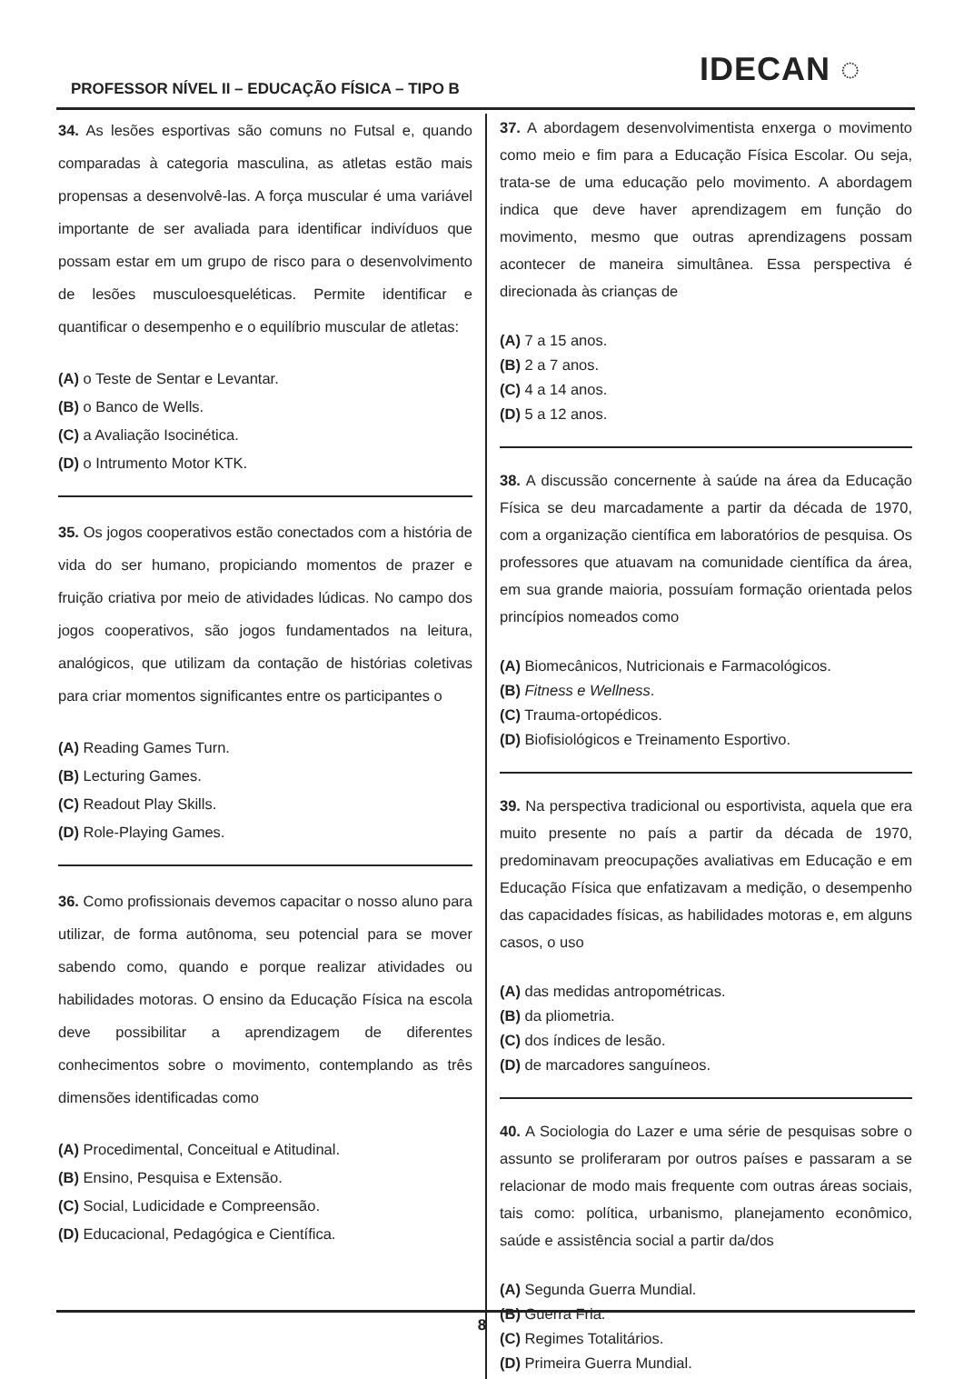PROFESSOR NÍVEL II – EDUCAÇÃO FÍSICA – TIPO B
IDECAN ◌
34. As lesões esportivas são comuns no Futsal e, quando comparadas à categoria masculina, as atletas estão mais propensas a desenvolvê-las. A força muscular é uma variável importante de ser avaliada para identificar indivíduos que possam estar em um grupo de risco para o desenvolvimento de lesões musculoesqueléticas. Permite identificar e quantificar o desempenho e o equilíbrio muscular de atletas:
(A) o Teste de Sentar e Levantar.
(B) o Banco de Wells.
(C) a Avaliação Isocinética.
(D) o Intrumento Motor KTK.
35. Os jogos cooperativos estão conectados com a história de vida do ser humano, propiciando momentos de prazer e fruição criativa por meio de atividades lúdicas. No campo dos jogos cooperativos, são jogos fundamentados na leitura, analógicos, que utilizam da contação de histórias coletivas para criar momentos significantes entre os participantes o
(A) Reading Games Turn.
(B) Lecturing Games.
(C) Readout Play Skills.
(D) Role-Playing Games.
36. Como profissionais devemos capacitar o nosso aluno para utilizar, de forma autônoma, seu potencial para se mover sabendo como, quando e porque realizar atividades ou habilidades motoras. O ensino da Educação Física na escola deve possibilitar a aprendizagem de diferentes conhecimentos sobre o movimento, contemplando as três dimensões identificadas como
(A) Procedimental, Conceitual e Atitudinal.
(B) Ensino, Pesquisa e Extensão.
(C) Social, Ludicidade e Compreensão.
(D) Educacional, Pedagógica e Científica.
37. A abordagem desenvolvimentista enxerga o movimento como meio e fim para a Educação Física Escolar. Ou seja, trata-se de uma educação pelo movimento. A abordagem indica que deve haver aprendizagem em função do movimento, mesmo que outras aprendizagens possam acontecer de maneira simultânea. Essa perspectiva é direcionada às crianças de
(A) 7 a 15 anos.
(B) 2 a 7 anos.
(C) 4 a 14 anos.
(D) 5 a 12 anos.
38. A discussão concernente à saúde na área da Educação Física se deu marcadamente a partir da década de 1970, com a organização científica em laboratórios de pesquisa. Os professores que atuavam na comunidade científica da área, em sua grande maioria, possuíam formação orientada pelos princípios nomeados como
(A) Biomecânicos, Nutricionais e Farmacológicos.
(B) Fitness e Wellness.
(C) Trauma-ortopédicos.
(D) Biofisiológicos e Treinamento Esportivo.
39. Na perspectiva tradicional ou esportivista, aquela que era muito presente no país a partir da década de 1970, predominavam preocupações avaliativas em Educação e em Educação Física que enfatizavam a medição, o desempenho das capacidades físicas, as habilidades motoras e, em alguns casos, o uso
(A) das medidas antropométricas.
(B) da pliometria.
(C) dos índices de lesão.
(D) de marcadores sanguíneos.
40. A Sociologia do Lazer e uma série de pesquisas sobre o assunto se proliferaram por outros países e passaram a se relacionar de modo mais frequente com outras áreas sociais, tais como: política, urbanismo, planejamento econômico, saúde e assistência social a partir da/dos
(A) Segunda Guerra Mundial.
(B) Guerra Fria.
(C) Regimes Totalitários.
(D) Primeira Guerra Mundial.
8